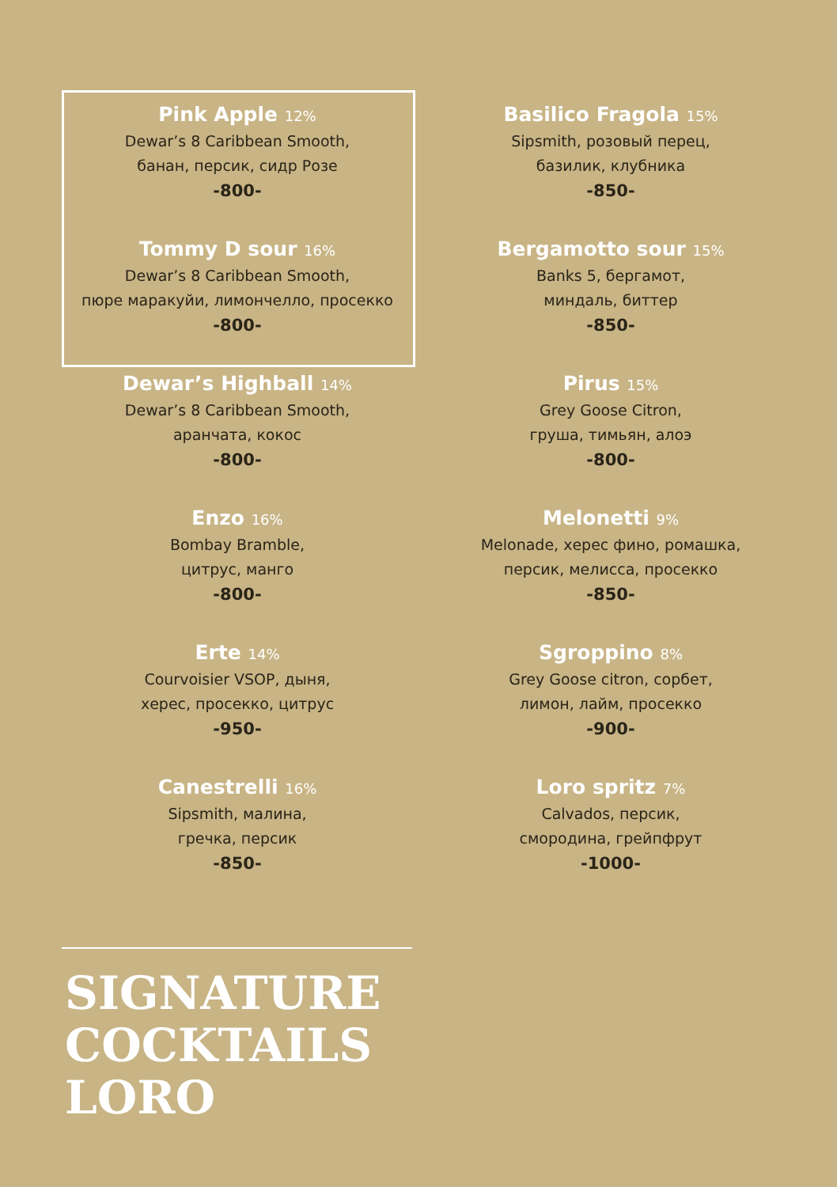Pink Apple 12%
Dewar’s 8 Caribbean Smooth,
банан, персик, сидр Розе
-800-
Tommy D sour 16%
Dewar’s 8 Caribbean Smooth,
пюре маракуйи, лимончелло, просекко
-800-
Dewar’s Highball 14%
Dewar’s 8 Caribbean Smooth,
аранчата, кокос
-800-
Enzo 16%
Bombay Bramble,
цитрус, манго
-800-
Erte 14%
Courvoisier VSOP, дыня,
херес, просекко, цитрус
-950-
Canestrelli 16%
Sipsmith, малина,
гречка, персик
-850-
Basilico Fragola 15%
Sipsmith, розовый перец,
базилик, клубника
-850-
Bergamotto sour 15%
Banks 5, бергамот,
миндаль, биттер
-850-
Pirus 15%
Grey Goose Citron,
груша, тимьян, алоэ
-800-
Melonetti 9%
Melonade, херес фино, ромашка,
персик, мелисса, просекко
-850-
Sgroppino 8%
Grey Goose citron, сорбет,
лимон, лайм, просекко
-900-
Loro spritz 7%
Calvados, персик,
смородина, грейпфрут
-1000-
SIGNATURE
COCKTAILS
LORO